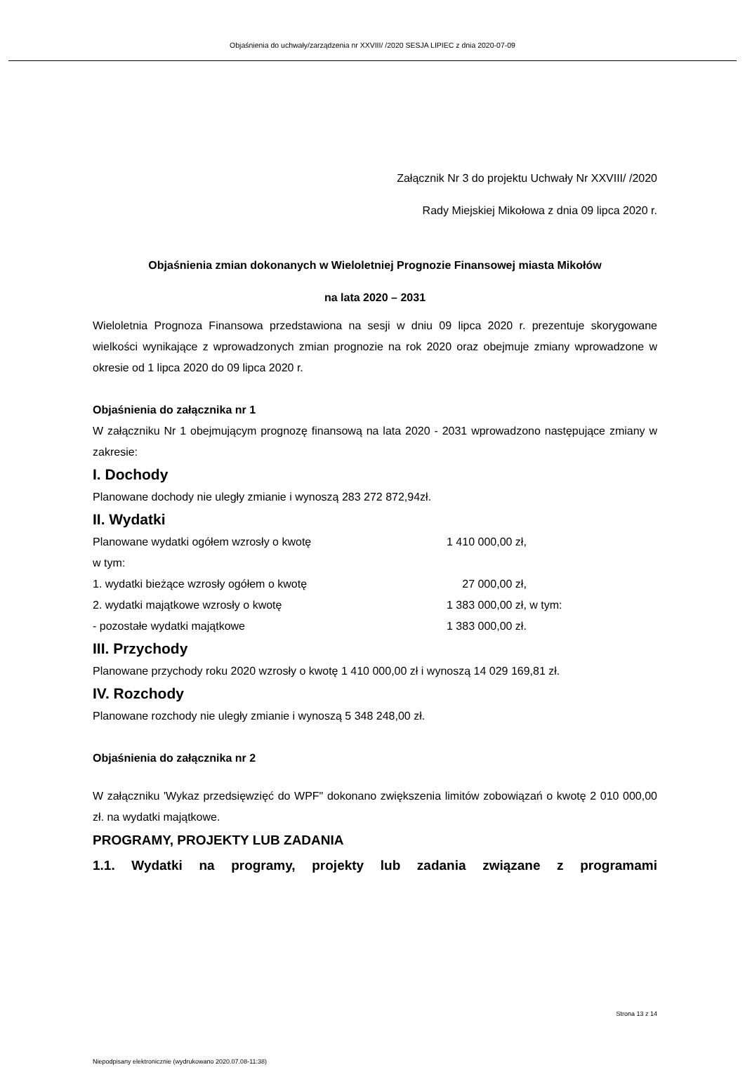Objaśnienia do uchwały/zarządzenia nr XXVIII/ /2020 SESJA LIPIEC z dnia 2020-07-09
Załącznik Nr 3 do projektu Uchwały Nr XXVIII/ /2020
Rady Miejskiej Mikołowa z dnia 09 lipca 2020 r.
Objaśnienia zmian dokonanych w Wieloletniej Prognozie Finansowej miasta Mikołów
na lata 2020 – 2031
Wieloletnia Prognoza Finansowa przedstawiona na sesji w dniu 09 lipca 2020 r. prezentuje skorygowane wielkości wynikające z wprowadzonych zmian prognozie na rok 2020 oraz obejmuje zmiany wprowadzone w okresie od 1 lipca 2020 do 09 lipca 2020 r.
Objaśnienia do załącznika nr 1
W załączniku Nr 1 obejmującym prognozę finansową na lata 2020 - 2031 wprowadzono następujące zmiany w zakresie:
I. Dochody
Planowane dochody nie uległy zmianie i wynoszą 283 272 872,94zł.
II. Wydatki
Planowane wydatki ogółem wzrosły o kwotę 1 410 000,00 zł,
w tym:
1. wydatki bieżące wzrosły ogółem o kwotę 27 000,00 zł,
2. wydatki majątkowe wzrosły o kwotę 1 383 000,00 zł, w tym:
- pozostałe wydatki majątkowe 1 383 000,00 zł.
III. Przychody
Planowane przychody roku 2020 wzrosły o kwotę 1 410 000,00 zł i wynoszą 14 029 169,81 zł.
IV. Rozchody
Planowane rozchody nie uległy zmianie i wynoszą 5 348 248,00 zł.
Objaśnienia do załącznika nr 2
W załączniku 'Wykaz przedsięwzięć do WPF" dokonano zwiększenia limitów zobowiązań o kwotę 2 010 000,00 zł. na wydatki majątkowe.
PROGRAMY, PROJEKTY LUB ZADANIA
1.1. Wydatki na programy, projekty lub zadania związane z programami
Strona 13 z 14
Niepodpisany elektronicznie (wydrukowano 2020.07.08-11:38)